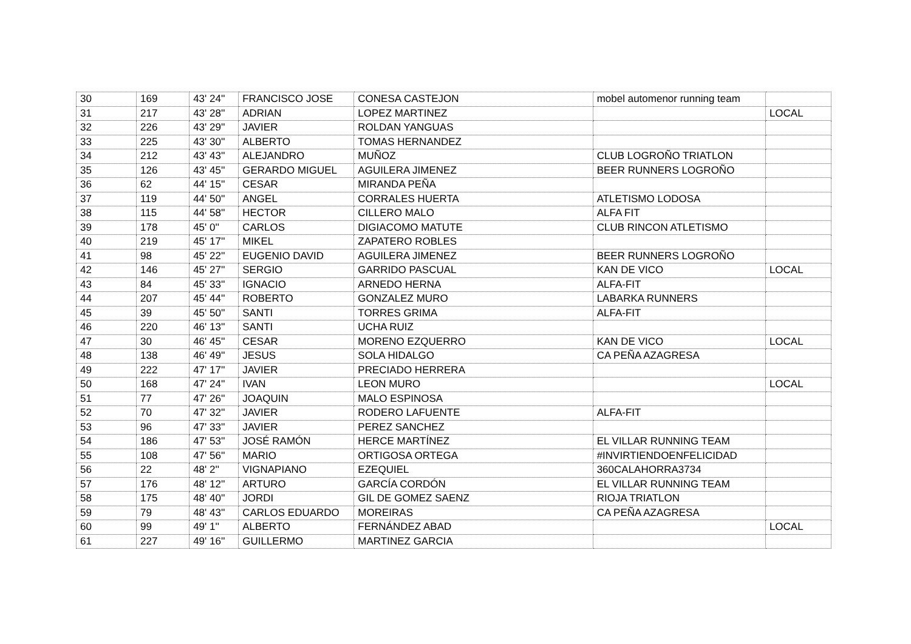| 30 | 169 | 43' 24'' | FRANCISCO JOSE | CONESA CASTEJON | mobel automenor running team | |
| 31 | 217 | 43' 28'' | ADRIAN | LOPEZ MARTINEZ | | LOCAL |
| 32 | 226 | 43' 29'' | JAVIER | ROLDAN YANGUAS | | |
| 33 | 225 | 43' 30'' | ALBERTO | TOMAS HERNANDEZ | | |
| 34 | 212 | 43' 43'' | ALEJANDRO | MUÑOZ | CLUB LOGROÑO TRIATLON | |
| 35 | 126 | 43' 45'' | GERARDO MIGUEL | AGUILERA JIMENEZ | BEER RUNNERS LOGROÑO | |
| 36 | 62 | 44' 15'' | CESAR | MIRANDA PEÑA | | |
| 37 | 119 | 44' 50'' | ANGEL | CORRALES HUERTA | ATLETISMO LODOSA | |
| 38 | 115 | 44' 58'' | HECTOR | CILLERO MALO | ALFA FIT | |
| 39 | 178 | 45' 0'' | CARLOS | DIGIACOMO MATUTE | CLUB RINCON ATLETISMO | |
| 40 | 219 | 45' 17'' | MIKEL | ZAPATERO ROBLES | | |
| 41 | 98 | 45' 22'' | EUGENIO DAVID | AGUILERA JIMENEZ | BEER RUNNERS LOGROÑO | |
| 42 | 146 | 45' 27'' | SERGIO | GARRIDO PASCUAL | KAN DE VICO | LOCAL |
| 43 | 84 | 45' 33'' | IGNACIO | ARNEDO HERNA | ALFA-FIT | |
| 44 | 207 | 45' 44'' | ROBERTO | GONZALEZ MURO | LABARKA RUNNERS | |
| 45 | 39 | 45' 50'' | SANTI | TORRES GRIMA | ALFA-FIT | |
| 46 | 220 | 46' 13'' | SANTI | UCHA RUIZ | | |
| 47 | 30 | 46' 45'' | CESAR | MORENO EZQUERRO | KAN DE VICO | LOCAL |
| 48 | 138 | 46' 49'' | JESUS | SOLA HIDALGO | CA PEÑA AZAGRESA | |
| 49 | 222 | 47' 17'' | JAVIER | PRECIADO HERRERA | | |
| 50 | 168 | 47' 24'' | IVAN | LEON MURO | | LOCAL |
| 51 | 77 | 47' 26'' | JOAQUIN | MALO ESPINOSA | | |
| 52 | 70 | 47' 32'' | JAVIER | RODERO LAFUENTE | ALFA-FIT | |
| 53 | 96 | 47' 33'' | JAVIER | PEREZ SANCHEZ | | |
| 54 | 186 | 47' 53'' | JOSÉ RAMÓN | HERCE MARTÍNEZ | EL VILLAR RUNNING TEAM | |
| 55 | 108 | 47' 56'' | MARIO | ORTIGOSA ORTEGA | #INVIRTIENDOENFELICIDAD | |
| 56 | 22 | 48' 2'' | VIGNAPIANO | EZEQUIEL | 360CALAHORRA3734 | |
| 57 | 176 | 48' 12'' | ARTURO | GARCÍA CORDÓN | EL VILLAR RUNNING TEAM | |
| 58 | 175 | 48' 40'' | JORDI | GIL DE GOMEZ SAENZ | RIOJA TRIATLON | |
| 59 | 79 | 48' 43'' | CARLOS EDUARDO | MOREIRAS | CA PEÑA AZAGRESA | |
| 60 | 99 | 49' 1'' | ALBERTO | FERNÁNDEZ ABAD | | LOCAL |
| 61 | 227 | 49' 16'' | GUILLERMO | MARTINEZ GARCIA | | |